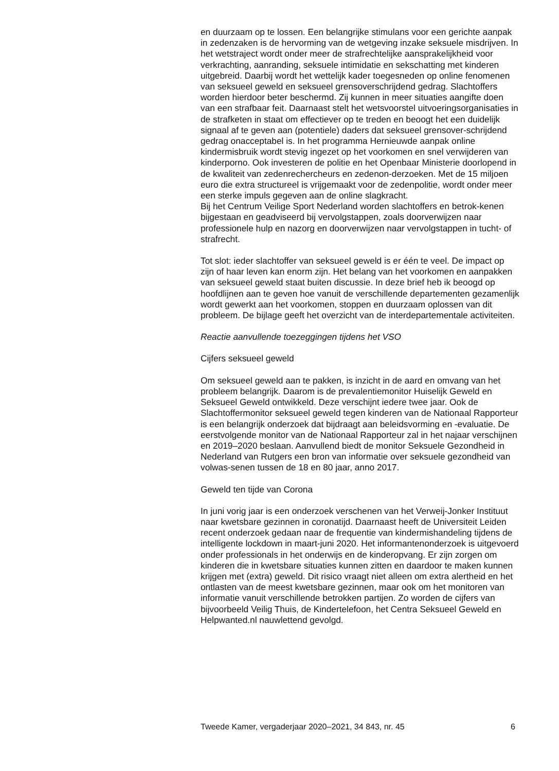en duurzaam op te lossen. Een belangrijke stimulans voor een gerichte aanpak in zedenzaken is de hervorming van de wetgeving inzake seksuele misdrijven. In het wetstraject wordt onder meer de strafrechtelijke aansprakelijkheid voor verkrachting, aanranding, seksuele intimidatie en sekschatting met kinderen uitgebreid. Daarbij wordt het wettelijk kader toegesneden op online fenomenen van seksueel geweld en seksueel grensoverschrijdend gedrag. Slachtoffers worden hierdoor beter beschermd. Zij kunnen in meer situaties aangifte doen van een strafbaar feit. Daarnaast stelt het wetsvoorstel uitvoeringsorganisaties in de strafketen in staat om effectiever op te treden en beoogt het een duidelijk signaal af te geven aan (potentiele) daders dat seksueel grensover-schrijdend gedrag onacceptabel is. In het programma Hernieuwde aanpak online kindermisbruik wordt stevig ingezet op het voorkomen en snel verwijderen van kinderporno. Ook investeren de politie en het Openbaar Ministerie doorlopend in de kwaliteit van zedenrechercheurs en zedenon-derzoeken. Met de 15 miljoen euro die extra structureel is vrijgemaakt voor de zedenpolitie, wordt onder meer een sterke impuls gegeven aan de online slagkracht.
Bij het Centrum Veilige Sport Nederland worden slachtoffers en betrok-kenen bijgestaan en geadviseerd bij vervolgstappen, zoals doorverwijzen naar professionele hulp en nazorg en doorverwijzen naar vervolgstappen in tucht- of strafrecht.
Tot slot: ieder slachtoffer van seksueel geweld is er één te veel. De impact op zijn of haar leven kan enorm zijn. Het belang van het voorkomen en aanpakken van seksueel geweld staat buiten discussie. In deze brief heb ik beoogd op hoofdlijnen aan te geven hoe vanuit de verschillende departementen gezamenlijk wordt gewerkt aan het voorkomen, stoppen en duurzaam oplossen van dit probleem. De bijlage geeft het overzicht van de interdepartementale activiteiten.
Reactie aanvullende toezeggingen tijdens het VSO
Cijfers seksueel geweld
Om seksueel geweld aan te pakken, is inzicht in de aard en omvang van het probleem belangrijk. Daarom is de prevalentiemonitor Huiselijk Geweld en Seksueel Geweld ontwikkeld. Deze verschijnt iedere twee jaar. Ook de Slachtoffermonitor seksueel geweld tegen kinderen van de Nationaal Rapporteur is een belangrijk onderzoek dat bijdraagt aan beleidsvorming en -evaluatie. De eerstvolgende monitor van de Nationaal Rapporteur zal in het najaar verschijnen en 2019–2020 beslaan. Aanvullend biedt de monitor Seksuele Gezondheid in Nederland van Rutgers een bron van informatie over seksuele gezondheid van volwas-senen tussen de 18 en 80 jaar, anno 2017.
Geweld ten tijde van Corona
In juni vorig jaar is een onderzoek verschenen van het Verweij-Jonker Instituut naar kwetsbare gezinnen in coronatijd. Daarnaast heeft de Universiteit Leiden recent onderzoek gedaan naar de frequentie van kindermishandeling tijdens de intelligente lockdown in maart-juni 2020. Het informantenonderzoek is uitgevoerd onder professionals in het onderwijs en de kinderopvang. Er zijn zorgen om kinderen die in kwetsbare situaties kunnen zitten en daardoor te maken kunnen krijgen met (extra) geweld. Dit risico vraagt niet alleen om extra alertheid en het ontlasten van de meest kwetsbare gezinnen, maar ook om het monitoren van informatie vanuit verschillende betrokken partijen. Zo worden de cijfers van bijvoorbeeld Veilig Thuis, de Kindertelefoon, het Centra Seksueel Geweld en Helpwanted.nl nauwlettend gevolgd.
Tweede Kamer, vergaderjaar 2020–2021, 34 843, nr. 45 6